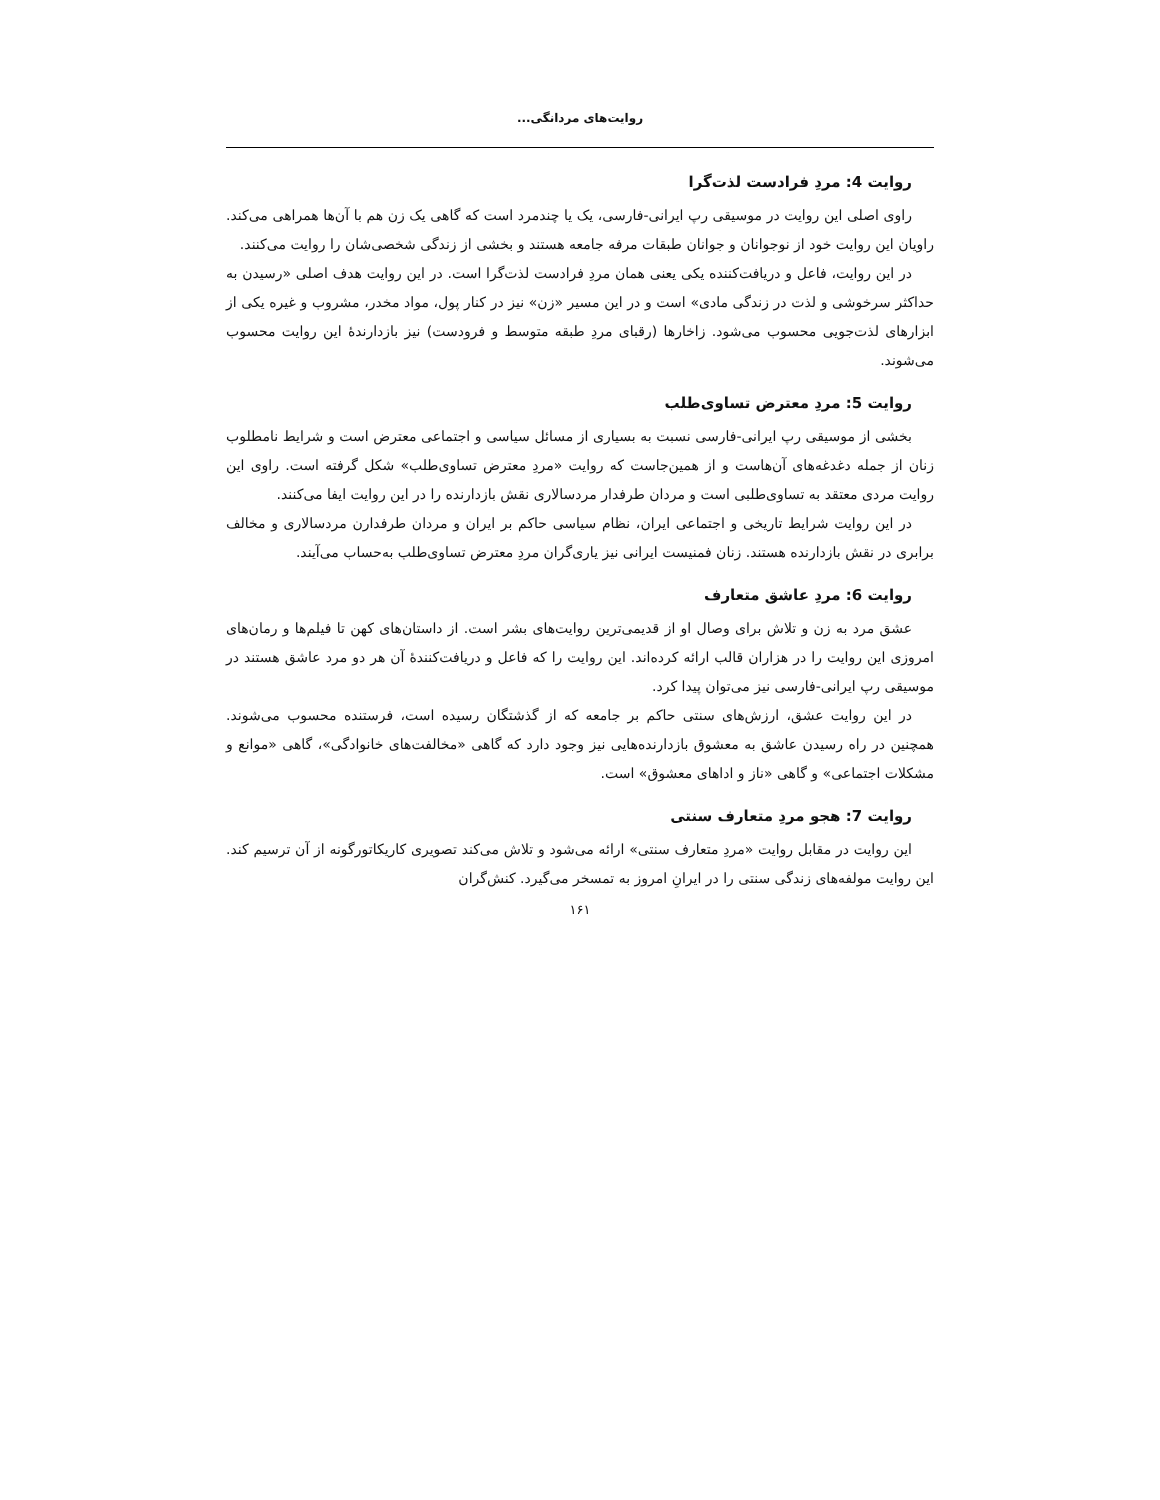روایت‌های مردانگی...
روایت 4: مردِ فرادست لذت‌گرا
راوی اصلی این روایت در موسیقی رپ ایرانی-فارسی، یک یا چندمرد است که گاهی یک زن هم با آن‌ها همراهی می‌کند. راویان این روایت خود از نوجوانان و جوانان طبقات مرفه جامعه هستند و بخشی از زندگی شخصی‌شان را روایت می‌کنند.
در این روایت، فاعل و دریافت‌کننده یکی یعنی همان مردِ فرادست لذت‌گرا است. در این روایت هدف اصلی «رسیدن به حداکثر سرخوشی و لذت در زندگی مادی» است و در این مسیر «زن» نیز در کنار پول، مواد مخدر، مشروب و غیره یکی از ابزارهای لذت‌جویی محسوب می‌شود. زاخارها (رقبای مردِ طبقه متوسط و فرودست) نیز بازدارندهٔ این روایت محسوب می‌شوند.
روایت 5: مردِ معترض تساوی‌طلب
بخشی از موسیقی رپ ایرانی-فارسی نسبت به بسیاری از مسائل سیاسی و اجتماعی معترض است و شرایط نامطلوب زنان از جمله دغدغه‌های آن‌هاست و از همین‌جاست که روایت «مردِ معترض تساوی‌طلب» شکل گرفته است. راوی این روایت مردی معتقد به تساوی‌طلبی است و مردان طرفدار مردسالاری نقش بازدارنده را در این روایت ایفا می‌کنند.
در این روایت شرایط تاریخی و اجتماعی ایران، نظام سیاسی حاکم بر ایران و مردان طرفدارن مردسالاری و مخالف برابری در نقش بازدارنده هستند. زنان فمنیست ایرانی نیز یاری‌گران مردِ معترض تساوی‌طلب به‌حساب می‌آیند.
روایت 6: مردِ عاشق متعارف
عشق مرد به زن و تلاش برای وصال او از قدیمی‌ترین روایت‌های بشر است. از داستان‌های کهن تا فیلم‌ها و رمان‌های امروزی این روایت را در هزاران قالب ارائه کرده‌اند. این روایت را که فاعل و دریافت‌کنندهٔ آن هر دو مرد عاشق هستند در موسیقی رپ ایرانی-فارسی نیز می‌توان پیدا کرد.
در این روایت عشق، ارزش‌های سنتی حاکم بر جامعه که از گذشتگان رسیده است، فرستنده محسوب می‌شوند. همچنین در راه رسیدن عاشق به معشوق بازدارنده‌هایی نیز وجود دارد که گاهی «مخالفت‌های خانوادگی»، گاهی «موانع و مشکلات اجتماعی» و گاهی «ناز و اداهای معشوق» است.
روایت 7: هجو مردِ متعارف سنتی
این روایت در مقابل روایت «مردِ متعارف سنتی» ارائه می‌شود و تلاش می‌کند تصویری کاریکاتورگونه از آن ترسیم کند. این روایت مولفه‌های زندگی سنتی را در ایرانِ امروز به تمسخر می‌گیرد. کنش‌گران
۱۶۱